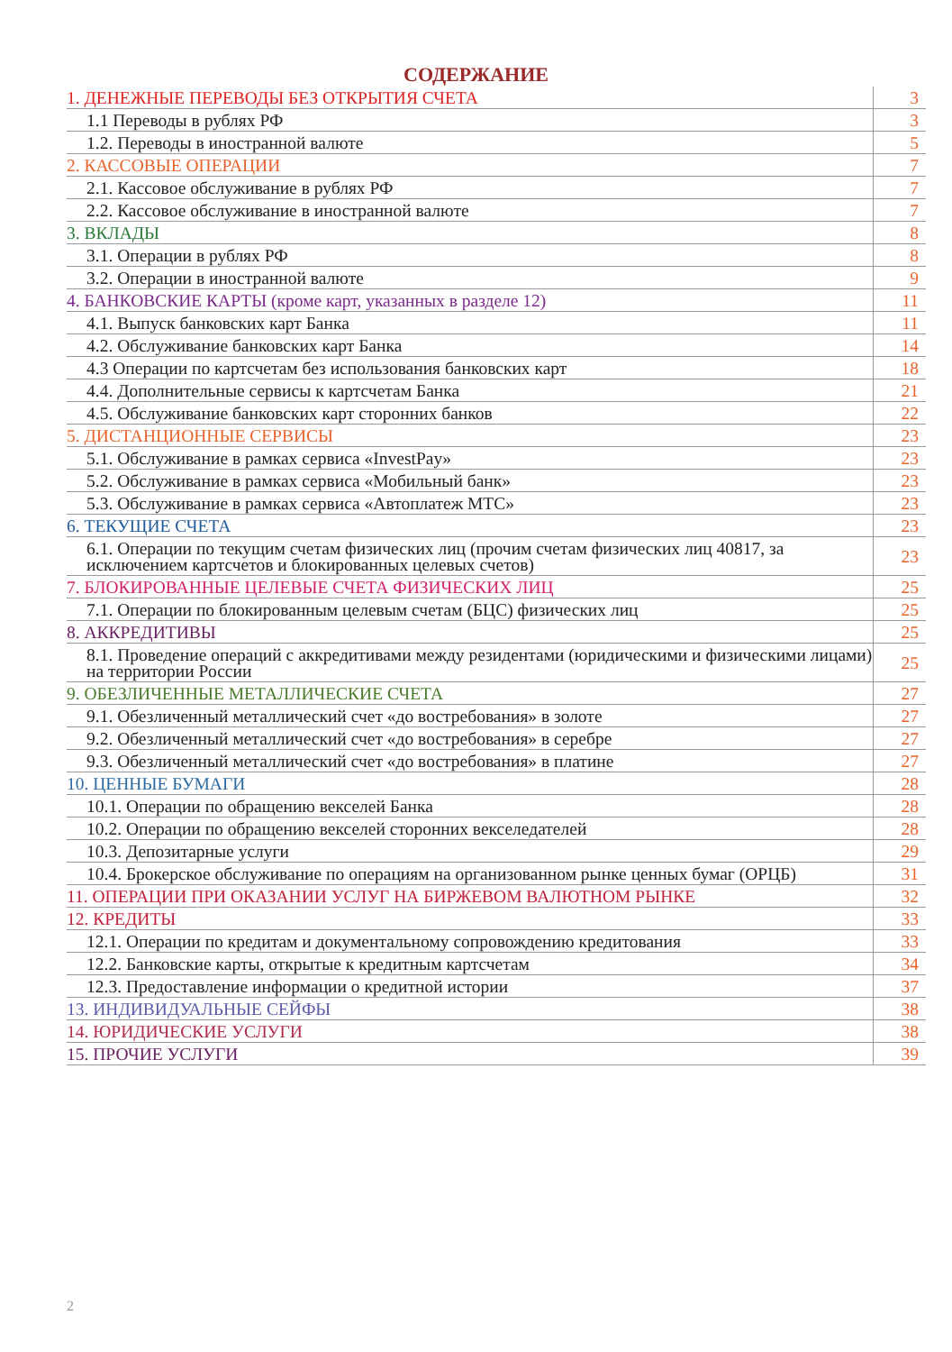СОДЕРЖАНИЕ
| 1. ДЕНЕЖНЫЕ ПЕРЕВОДЫ БЕЗ ОТКРЫТИЯ СЧЕТА | 3 |
| 1.1 Переводы в рублях РФ | 3 |
| 1.2. Переводы в иностранной валюте | 5 |
| 2. КАССОВЫЕ ОПЕРАЦИИ | 7 |
| 2.1. Кассовое обслуживание в рублях РФ | 7 |
| 2.2. Кассовое обслуживание в иностранной валюте | 7 |
| 3. ВКЛАДЫ | 8 |
| 3.1. Операции в рублях РФ | 8 |
| 3.2. Операции в иностранной валюте | 9 |
| 4. БАНКОВСКИЕ КАРТЫ (кроме карт, указанных в разделе 12) | 11 |
| 4.1. Выпуск банковских карт Банка | 11 |
| 4.2. Обслуживание банковских карт Банка | 14 |
| 4.3 Операции по картсчетам без использования банковских карт | 18 |
| 4.4. Дополнительные сервисы к картсчетам Банка | 21 |
| 4.5. Обслуживание банковских карт сторонних банков | 22 |
| 5. ДИСТАНЦИОННЫЕ СЕРВИСЫ | 23 |
| 5.1. Обслуживание в рамках сервиса «InvestPay» | 23 |
| 5.2. Обслуживание в рамках сервиса «Мобильный банк» | 23 |
| 5.3. Обслуживание в рамках сервиса «Автоплатеж МТС» | 23 |
| 6. ТЕКУЩИЕ СЧЕТА | 23 |
| 6.1. Операции по текущим счетам физических лиц (прочим счетам физических лиц 40817, за исключением картсчетов и блокированных целевых счетов) | 23 |
| 7. БЛОКИРОВАННЫЕ ЦЕЛЕВЫЕ СЧЕТА ФИЗИЧЕСКИХ ЛИЦ | 25 |
| 7.1. Операции по блокированным целевым счетам (БЦС) физических лиц | 25 |
| 8. АККРЕДИТИВЫ | 25 |
| 8.1. Проведение операций с аккредитивами между резидентами (юридическими и физическими лицами) на территории России | 25 |
| 9. ОБЕЗЛИЧЕННЫЕ МЕТАЛЛИЧЕСКИЕ СЧЕТА | 27 |
| 9.1. Обезличенный металлический счет «до востребования» в золоте | 27 |
| 9.2. Обезличенный металлический счет «до востребования» в серебре | 27 |
| 9.3. Обезличенный металлический счет «до востребования» в платине | 27 |
| 10. ЦЕННЫЕ БУМАГИ | 28 |
| 10.1. Операции по обращению векселей Банка | 28 |
| 10.2. Операции по обращению векселей сторонних векселедателей | 28 |
| 10.3. Депозитарные услуги | 29 |
| 10.4. Брокерское обслуживание по операциям на организованном рынке ценных бумаг (ОРЦБ) | 31 |
| 11. ОПЕРАЦИИ ПРИ ОКАЗАНИИ УСЛУГ НА БИРЖЕВОМ ВАЛЮТНОМ РЫНКЕ | 32 |
| 12. КРЕДИТЫ | 33 |
| 12.1. Операции по кредитам и документальному сопровождению кредитования | 33 |
| 12.2. Банковские карты, открытые к кредитным картсчетам | 34 |
| 12.3. Предоставление информации о кредитной истории | 37 |
| 13. ИНДИВИДУАЛЬНЫЕ СЕЙФЫ | 38 |
| 14. ЮРИДИЧЕСКИЕ УСЛУГИ | 38 |
| 15. ПРОЧИЕ УСЛУГИ | 39 |
2